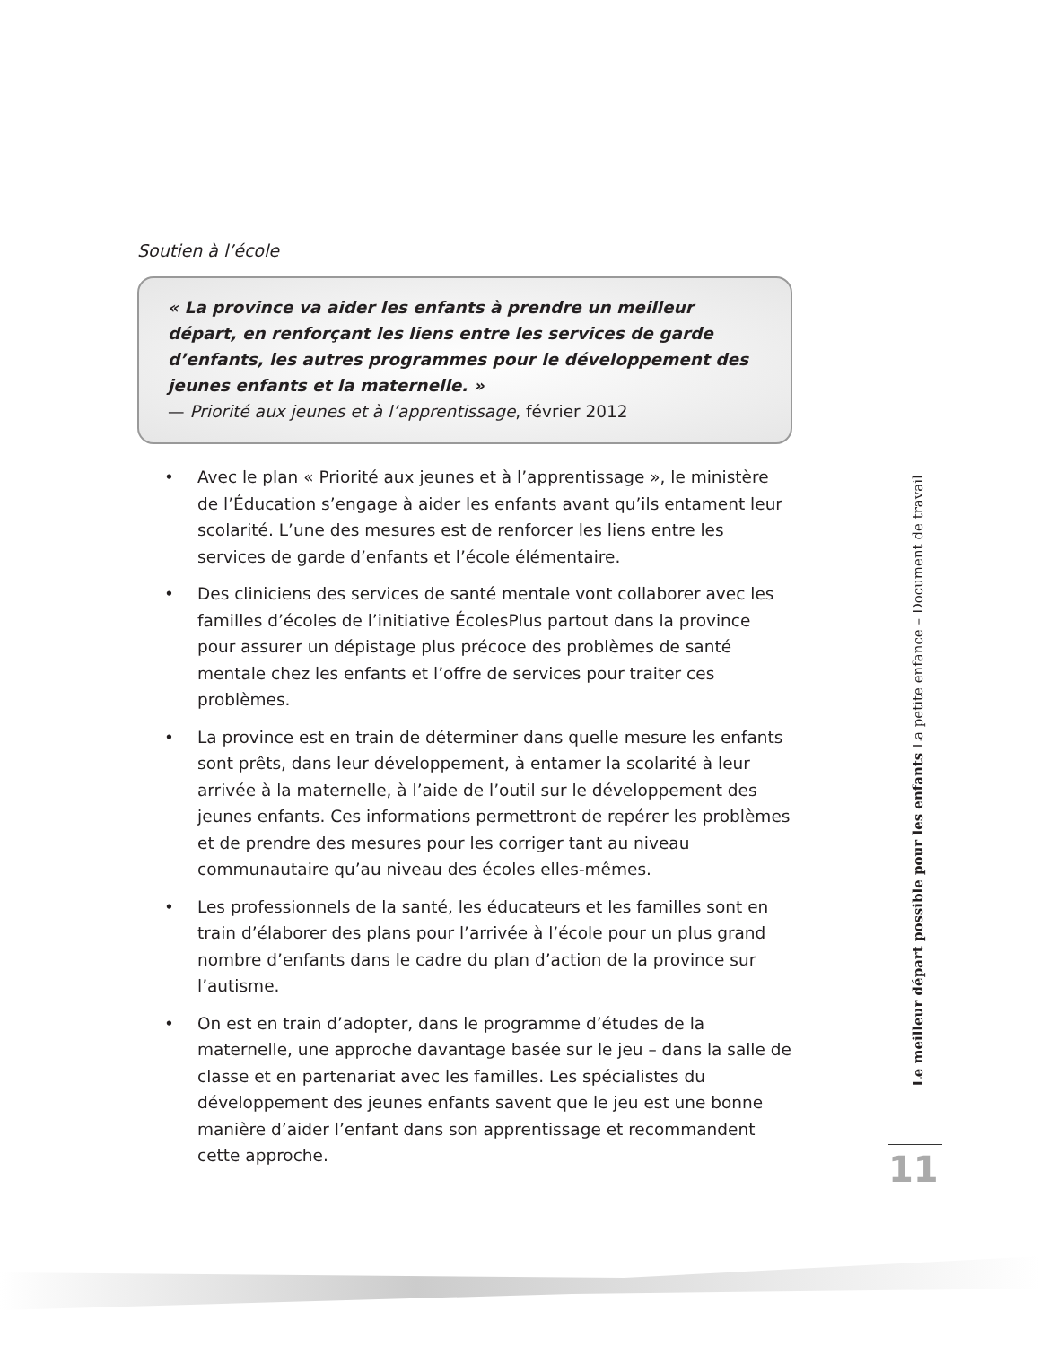Soutien à l’école
« La province va aider les enfants à prendre un meilleur départ, en renforçant les liens entre les services de garde d’enfants, les autres programmes pour le développement des jeunes enfants et la maternelle. »
— Priorité aux jeunes et à l’apprentissage, février 2012
• Avec le plan « Priorité aux jeunes et à l’apprentissage », le ministère de l’Éducation s’engage à aider les enfants avant qu’ils entament leur scolarité. L’une des mesures est de renforcer les liens entre les services de garde d’enfants et l’école élémentaire.
• Des cliniciens des services de santé mentale vont collaborer avec les familles d’écoles de l’initiative ÉcolesPlus partout dans la province pour assurer un dépistage plus précoce des problèmes de santé mentale chez les enfants et l’offre de services pour traiter ces problèmes.
• La province est en train de déterminer dans quelle mesure les enfants sont prêts, dans leur développement, à entamer la scolarité à leur arrivée à la maternelle, à l’aide de l’outil sur le développement des jeunes enfants. Ces informations permettront de repérer les problèmes et de prendre des mesures pour les corriger tant au niveau communautaire qu’au niveau des écoles elles-mêmes.
• Les professionnels de la santé, les éducateurs et les familles sont en train d’élaborer des plans pour l’arrivée à l’école pour un plus grand nombre d’enfants dans le cadre du plan d’action de la province sur l’autisme.
• On est en train d’adopter, dans le programme d’études de la maternelle, une approche davantage basée sur le jeu – dans la salle de classe et en partenariat avec les familles. Les spécialistes du développement des jeunes enfants savent que le jeu est une bonne manière d’aider l’enfant dans son apprentissage et recommandent cette approche.
Le meilleur départ possible pour les enfants La petite enfance – Document de travail
11